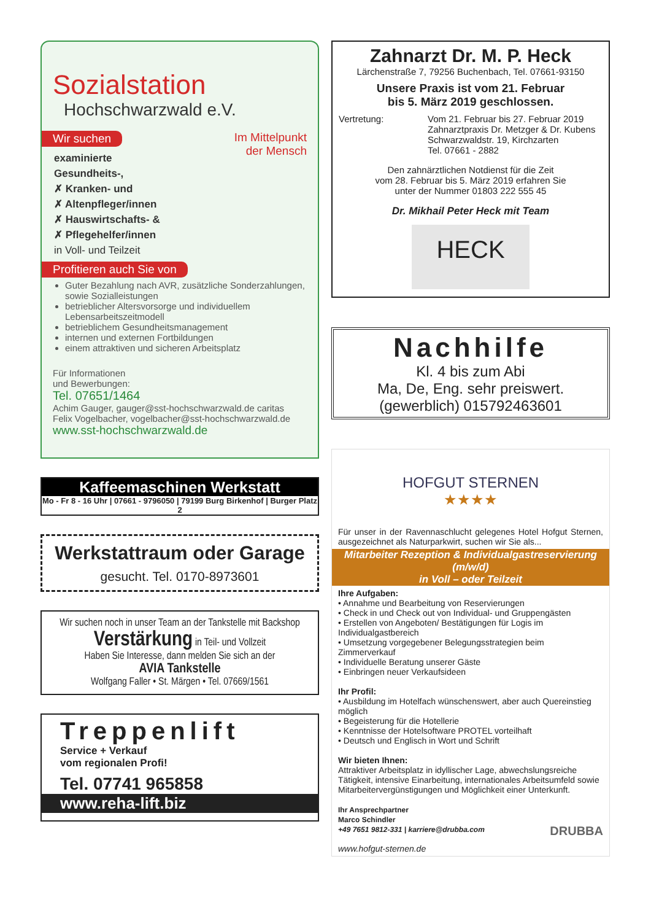Sozialstation
Hochschwarzwald e.V.
Wir suchen Im Mittelpunkt
der Mensch
examinierte
Gesundheits-,
✗ Kranken- und
✗ Altenpfleger/innen
✗ Hauswirtschafts- &
✗ Pflegehelfer/innen
in Voll- und Teilzeit
Profitieren auch Sie von
Guter Bezahlung nach AVR, zusätzliche Sonderzahlungen, sowie Sozialleistungen
betrieblicher Altersvorsorge und individuellem Lebensarbeitszeitmodell
betrieblichem Gesundheitsmanagement
internen und externen Fortbildungen
einem attraktiven und sicheren Arbeitsplatz
Für Informationen
und Bewerbungen:
Tel. 07651/1464
Achim Gauger, gauger@sst-hochschwarzwald.de caritas
Felix Vogelbacher, vogelbacher@sst-hochschwarzwald.de
www.sst-hochschwarzwald.de
Kaffeemaschinen Werkstatt
Mo - Fr 8 - 16 Uhr | 07661 - 9796050 | 79199 Burg Birkenhof | Burger Platz 2
Werkstattraum oder Garage
gesucht. Tel. 0170-8973601
Wir suchen noch in unser Team an der Tankstelle mit Backshop
Verstärkung in Teil- und Vollzeit
Haben Sie Interesse, dann melden Sie sich an der
AVIA Tankstelle
Wolfgang Faller • St. Märgen • Tel. 07669/1561
Treppenlift
Service + Verkauf
vom regionalen Profi!
Tel. 07741 965858
www.reha-lift.biz
Zahnarzt Dr. M. P. Heck
Lärchenstraße 7, 79256 Buchenbach, Tel. 07661-93150
Unsere Praxis ist vom 21. Februar
bis 5. März 2019 geschlossen.
Vertretung: Vom 21. Februar bis 27. Februar 2019
Zahnarztpraxis Dr. Metzger & Dr. Kubens
Schwarzwaldstr. 19, Kirchzarten
Tel. 07661 - 2882
Den zahnärztlichen Notdienst für die Zeit
vom 28. Februar bis 5. März 2019 erfahren Sie
unter der Nummer 01803 222 555 45
Dr. Mikhail Peter Heck mit Team
HECK
Nachhilfe
Kl. 4 bis zum Abi
Ma, De, Eng. sehr preiswert.
(gewerblich) 015792463601
HOFGUT STERNEN
★★★★
Für unser in der Ravennaschlucht gelegenes Hotel Hofgut Sternen, ausgezeichnet als Naturparkwirt, suchen wir Sie als...
Mitarbeiter Rezeption & Individualgastreservierung
(m/w/d)
in Voll – oder Teilzeit
Ihre Aufgaben:
• Annahme und Bearbeitung von Reservierungen
• Check in und Check out von Individual- und Gruppengästen
• Erstellen von Angeboten/ Bestätigungen für Logis im Individualgastbereich
• Umsetzung vorgegebener Belegungsstrategien beim Zimmerverkauf
• Individuelle Beratung unserer Gäste
• Einbringen neuer Verkaufsideen
Ihr Profil:
• Ausbildung im Hotelfach wünschenswert, aber auch Quereinstieg möglich
• Begeisterung für die Hotellerie
• Kenntnisse der Hotelsoftware PROTEL vorteilhaft
• Deutsch und Englisch in Wort und Schrift
Wir bieten Ihnen:
Attraktiver Arbeitsplatz in idyllischer Lage, abwechslungsreiche Tätigkeit, intensive Einarbeitung, internationales Arbeitsumfeld sowie Mitarbeitervergünstigungen und Möglichkeit einer Unterkunft.
Ihr Ansprechpartner
Marco Schindler
+49 7651 9812-331 | karriere@drubba.com DRUBBA
www.hofgut-sternen.de